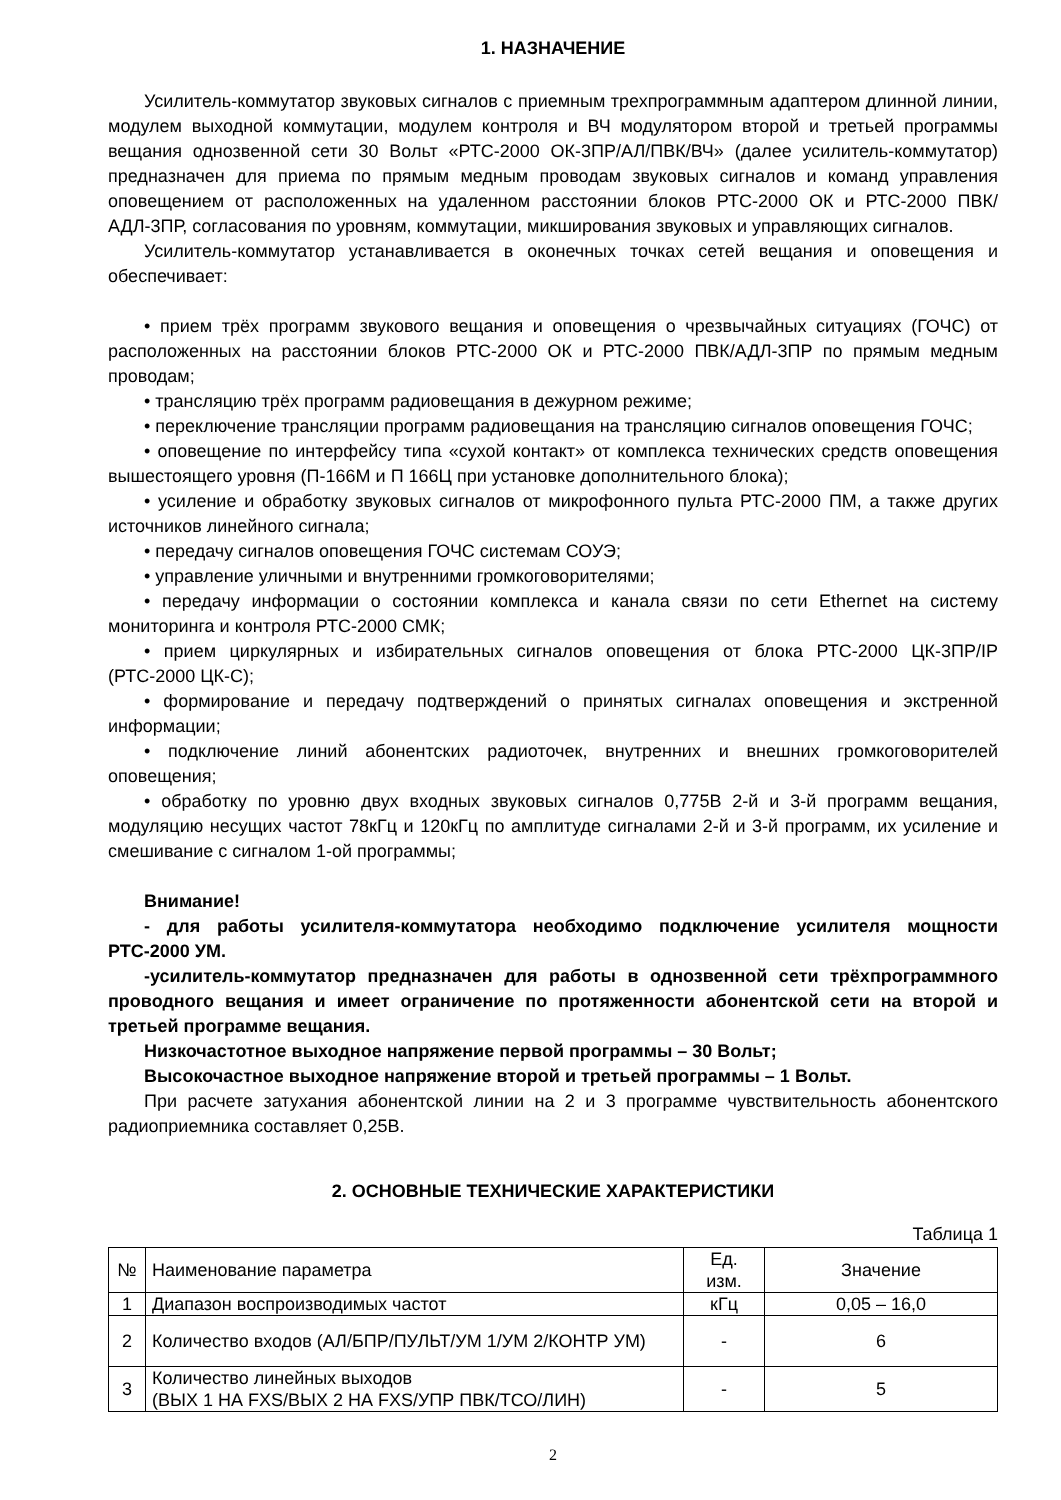1. НАЗНАЧЕНИЕ
Усилитель-коммутатор звуковых сигналов с приемным трехпрограммным адаптером длинной линии, модулем выходной коммутации, модулем контроля и ВЧ модулятором второй и третьей программы вещания однозвенной сети 30 Вольт «РТС-2000 ОК-3ПР/АЛ/ПВК/ВЧ» (далее усилитель-коммутатор) предназначен для приема по прямым медным проводам звуковых сигналов и команд управления оповещением от расположенных на удаленном расстоянии блоков РТС-2000 ОК и РТС-2000 ПВК/АДЛ-3ПР, согласования по уровням, коммутации, микширования звуковых и управляющих сигналов.
Усилитель-коммутатор устанавливается в оконечных точках сетей вещания и оповещения и обеспечивает:
• прием трёх программ звукового вещания и оповещения о чрезвычайных ситуациях (ГОЧС) от расположенных на расстоянии блоков РТС-2000 ОК и РТС-2000 ПВК/АДЛ-3ПР по прямым медным проводам;
• трансляцию трёх программ радиовещания в дежурном режиме;
• переключение трансляции программ радиовещания на трансляцию сигналов оповещения ГОЧС;
• оповещение по интерфейсу типа «сухой контакт» от комплекса технических средств оповещения вышестоящего уровня (П-166М и П 166Ц при установке дополнительного блока);
• усиление и обработку звуковых сигналов от микрофонного пульта РТС-2000 ПМ, а также других источников линейного сигнала;
• передачу сигналов оповещения ГОЧС системам СОУЭ;
• управление уличными и внутренними громкоговорителями;
• передачу информации о состоянии комплекса и канала связи по сети Ethernet на систему мониторинга и контроля РТС-2000 СМК;
• прием циркулярных и избирательных сигналов оповещения от блока РТС-2000 ЦК-3ПР/IP (РТС-2000 ЦК-С);
• формирование и передачу подтверждений о принятых сигналах оповещения и экстренной информации;
• подключение линий абонентских радиоточек, внутренних и внешних громкоговорителей оповещения;
• обработку по уровню двух входных звуковых сигналов 0,775В 2-й и 3-й программ вещания, модуляцию несущих частот 78кГц и 120кГц по амплитуде сигналами 2-й и 3-й программ, их усиление и смешивание с сигналом 1-ой программы;
Внимание!
- для работы усилителя-коммутатора необходимо подключение усилителя мощности РТС-2000 УМ.
-усилитель-коммутатор предназначен для работы в однозвенной сети трёхпрограммного проводного вещания и имеет ограничение по протяженности абонентской сети на второй и третьей программе вещания.
Низкочастотное выходное напряжение первой программы – 30 Вольт;
Высокочастное выходное напряжение второй и третьей программы – 1 Вольт.
При расчете затухания абонентской линии на 2 и 3 программе чувствительность абонентского радиоприемника составляет 0,25В.
2. ОСНОВНЫЕ ТЕХНИЧЕСКИЕ ХАРАКТЕРИСТИКИ
Таблица 1
| № | Наименование параметра | Ед. изм. | Значение |
| --- | --- | --- | --- |
| 1 | Диапазон воспроизводимых частот | кГц | 0,05 – 16,0 |
| 2 | Количество входов (АЛ/БПР/ПУЛЬТ/УМ 1/УМ 2/КОНТР УМ) | - | 6 |
| 3 | Количество линейных выходов (ВЫХ 1 НА FXS/ВЫХ 2 НА FXS/УПР ПВК/ТСО/ЛИН) | - | 5 |
2